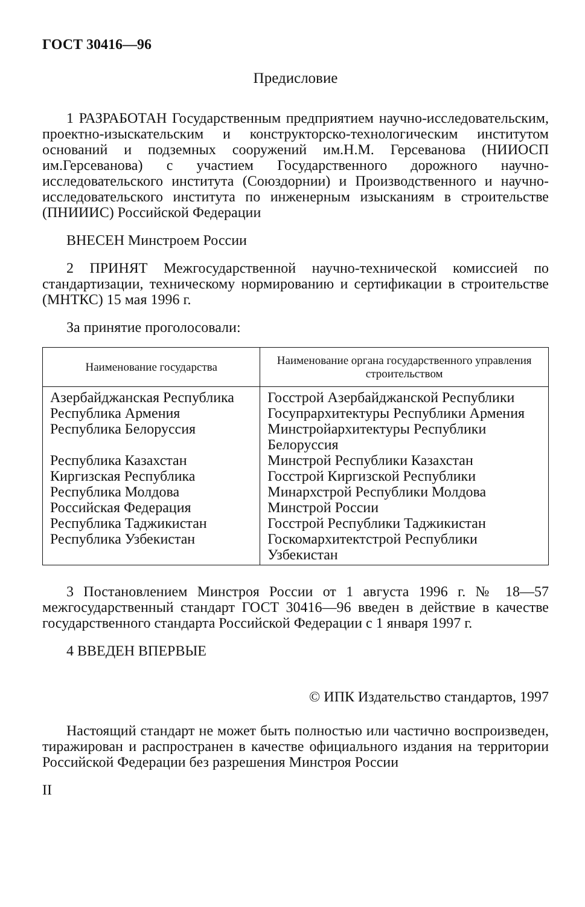ГОСТ 30416—96
Предисловие
1 РАЗРАБОТАН Государственным предприятием научно-исследовательским, проектно-изыскательским и конструкторско-технологическим институтом оснований и подземных сооружений им.Н.М. Герсеванова (НИИОСП им.Герсеванова) с участием Государственного дорожного научно-исследовательского института (Союздорнии) и Производственного и научно-исследовательского института по инженерным изысканиям в строительстве (ПНИИИС) Российской Федерации
ВНЕСЕН Минстроем России
2 ПРИНЯТ Межгосударственной научно-технической комиссией по стандартизации, техническому нормированию и сертификации в строительстве (МНТКС) 15 мая 1996 г.
За принятие проголосовали:
| Наименование государства | Наименование органа государственного управления строительством |
| --- | --- |
| Азербайджанская Республика Республика Армения Республика Белоруссия Республика Казахстан Киргизская Республика Республика Молдова Российская Федерация Республика Таджикистан Республика Узбекистан | Госстрой Азербайджанской Республики Госупрархитектуры Республики Армения Минстройархитектуры Республики Белоруссия Минстрой Республики Казахстан Госстрой Киргизской Республики Минархстрой Республики Молдова Минстрой России Госстрой Республики Таджикистан Госкомархитектстрой Республики Узбекистан |
3 Постановлением Минстроя России от 1 августа 1996 г. № 18—57 межгосударственный стандарт ГОСТ 30416—96 введен в действие в качестве государственного стандарта Российской Федерации с 1 января 1997 г.
4 ВВЕДЕН ВПЕРВЫЕ
© ИПК Издательство стандартов, 1997
Настоящий стандарт не может быть полностью или частично воспроизведен, тиражирован и распространен в качестве официального издания на территории Российской Федерации без разрешения Минстроя России
II